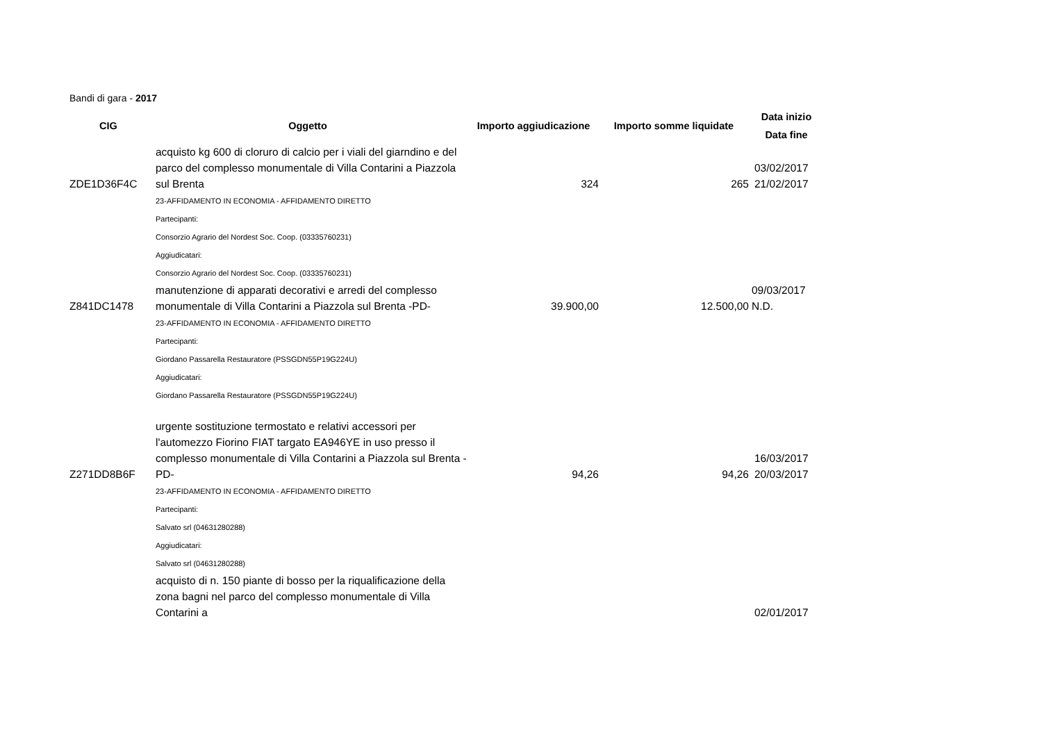Bandi di gara - 2017
| CIG | Oggetto | Importo aggiudicazione | Importo somme liquidate | Data inizio Data fine |
| --- | --- | --- | --- | --- |
| ZDE1D36F4C | acquisto kg 600 di cloruro di calcio per i viali del giarndino e del parco del complesso monumentale di Villa Contarini a Piazzola sul Brenta | 324 | 265 | 03/02/2017 21/02/2017 |
| | 23-AFFIDAMENTO IN ECONOMIA - AFFIDAMENTO DIRETTO Partecipanti: Consorzio Agrario del Nordest Soc. Coop. (03335760231) Aggiudicatari: Consorzio Agrario del Nordest Soc. Coop. (03335760231) | | | |
| Z841DC1478 | manutenzione di apparati decorativi e arredi del complesso monumentale di Villa Contarini a Piazzola sul Brenta -PD- | 39.900,00 | 12.500,00 | 09/03/2017 N.D. |
| | 23-AFFIDAMENTO IN ECONOMIA - AFFIDAMENTO DIRETTO Partecipanti: Giordano Passarella Restauratore (PSSGDN55P19G224U) Aggiudicatari: Giordano Passarella Restauratore (PSSGDN55P19G224U) | | | |
| Z271DD8B6F | urgente sostituzione termostato e relativi accessori per l'automezzo Fiorino FIAT targato EA946YE in uso presso il complesso monumentale di Villa Contarini a Piazzola sul Brenta -PD- | 94,26 | 94,26 | 16/03/2017 20/03/2017 |
| | 23-AFFIDAMENTO IN ECONOMIA - AFFIDAMENTO DIRETTO Partecipanti: Salvato srl (04631280288) Aggiudicatari: Salvato srl (04631280288) | | | |
| | acquisto di n. 150 piante di bosso per la riqualificazione della zona bagni nel parco del complesso monumentale di Villa Contarini a | | | 02/01/2017 |